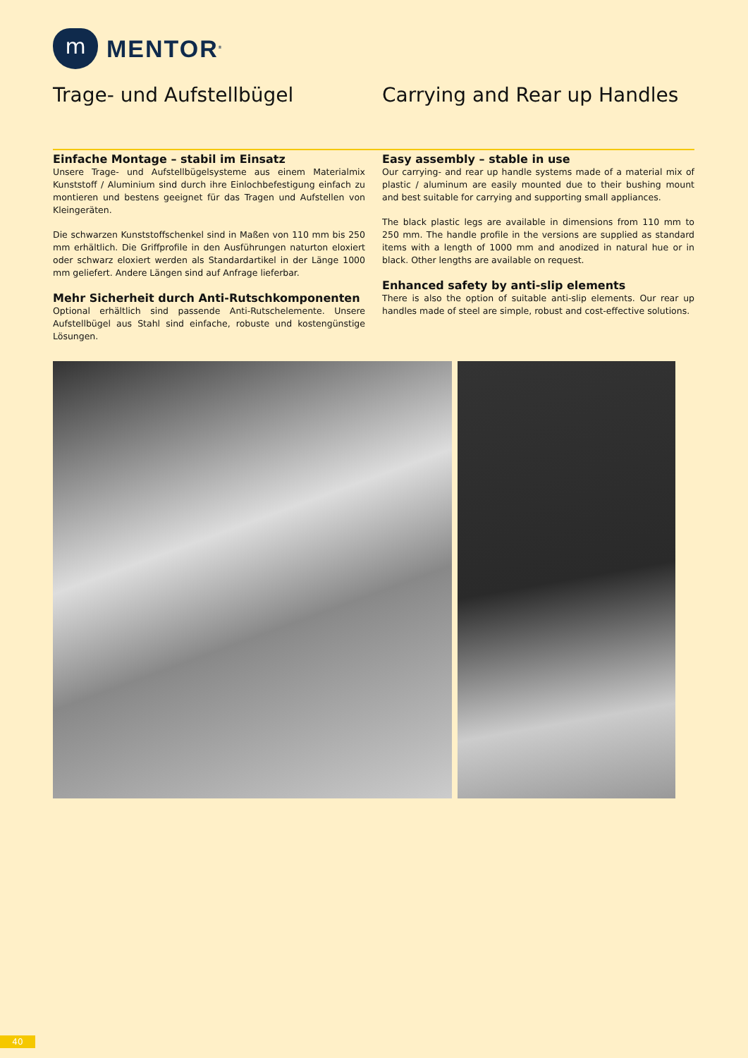m
MENTOR<sup>®</sup>
Trage- und Aufstellbügel
Einfache Montage – stabil im Einsatz
Unsere Trage- und Aufstellbügelsysteme aus einem Materialmix Kunststoff / Aluminium sind durch ihre Einlochbefestigung einfach zu montieren und bestens geeignet für das Tragen und Aufstellen von Kleingeräten.
Die schwarzen Kunststoffschenkel sind in Maßen von 110 mm bis 250 mm erhältlich. Die Griffprofile in den Ausführungen naturton eloxiert oder schwarz eloxiert werden als Standardartikel in der Länge 1000 mm geliefert. Andere Längen sind auf Anfrage lieferbar.
Mehr Sicherheit durch Anti-Rutschkomponenten
Optional erhältlich sind passende Anti-Rutschelemente. Unsere Aufstellbügel aus Stahl sind einfache, robuste und kostengünstige Lösungen.
Carrying and Rear up Handles
Easy assembly – stable in use
Our carrying- and rear up handle systems made of a material mix of plastic / aluminum are easily mounted due to their bushing mount and best suitable for carrying and supporting small appliances.
The black plastic legs are available in dimensions from 110 mm to 250 mm. The handle profile in the versions are supplied as standard items with a length of 1000 mm and anodized in natural hue or in black. Other lengths are available on request.
Enhanced safety by anti-slip elements
There is also the option of suitable anti-slip elements. Our rear up handles made of steel are simple, robust and cost-effective solutions.
40